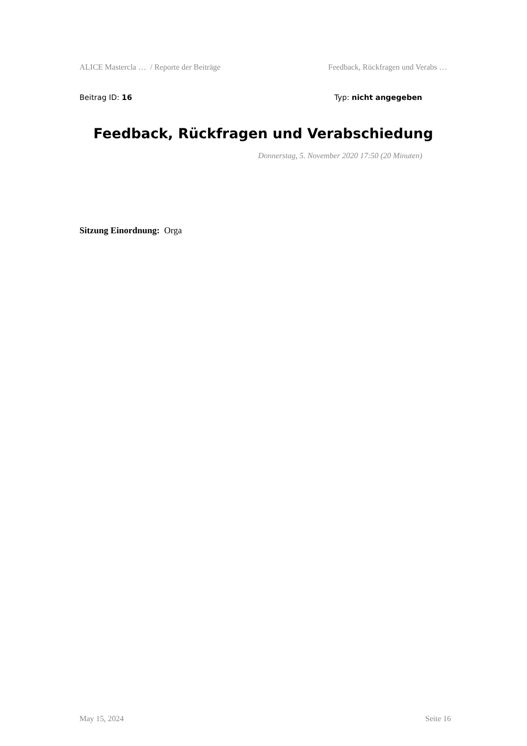ALICE Mastercla … / Reporte der Beiträge Feedback, Rückfragen und Verabs …
Beitrag ID: 16 Typ: nicht angegeben
Feedback, Rückfragen und Verabschiedung
Donnerstag, 5. November 2020 17:50 (20 Minuten)
Sitzung Einordnung: Orga
May 15, 2024 Seite 16